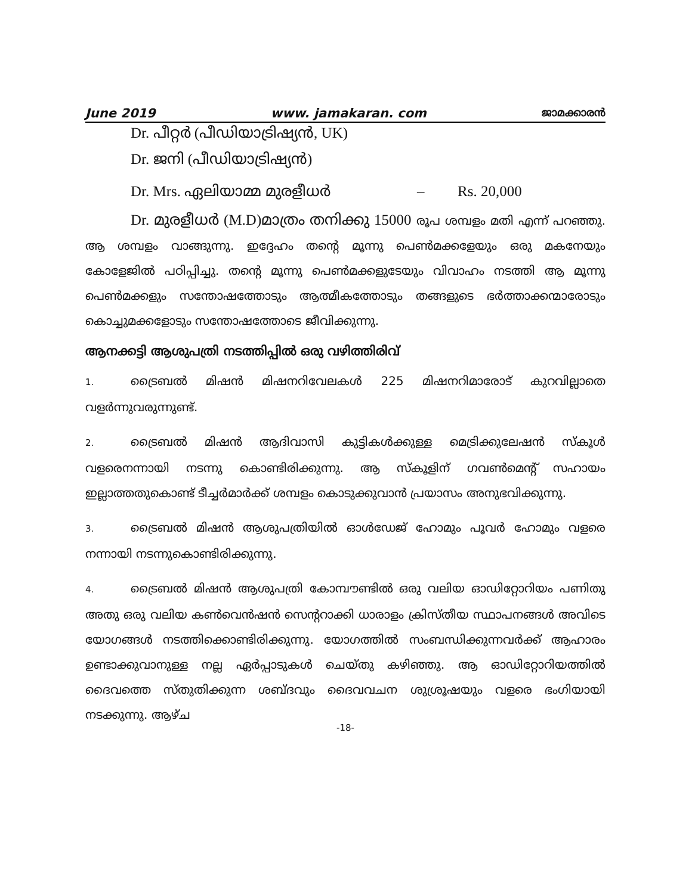June 2019 www. jamakaran. com ജാമക്കാരൻ
Dr. പീറ്റർ (പീഡിയാട്രിഷ്യൻ, UK)
Dr. ജനി (പീഡിയാട്രിഷ്യൻ)
Dr. Mrs. ഏലിയാമ്മ മുരളീധർ – Rs. 20,000
Dr. മുരളീധർ (M.D)മാത്രം തനിക്കു 15000 രൂപ ശമ്പളം മതി എന്ന് പറഞ്ഞു. ആ ശമ്പളം വാങ്ങുന്നു. ഇദ്ദേഹം തന്റെ മൂന്നു പെൺമക്കളേയും ഒരു മകനേയും കോളേജിൽ പഠിപ്പിച്ചു. തന്റെ മൂന്നു പെൺമക്കളുടേയും വിവാഹം നടത്തി ആ മൂന്നു പെൺമക്കളും സന്തോഷത്തോടും ആത്മീകത്തോടും തങ്ങളുടെ ഭർത്താക്കന്മാരോടും കൊച്ചുമക്കളോടും സന്തോഷത്തോടെ ജീവിക്കുന്നു.
ആനക്കട്ടി ആശുപത്രി നടത്തിപ്പിൽ ഒരു വഴിത്തിരിവ്
1. ട്രൈബൽ മിഷൻ മിഷനറിവേലകൾ 225 മിഷനറിമാരോട് കുറവില്ലാതെ വളർന്നുവരുന്നുണ്ട്.
2. ട്രൈബൽ മിഷൻ ആദിവാസി കുട്ടികൾക്കുള്ള മെട്രിക്കുലേഷൻ സ്കൂൾ വളരെനന്നായി നടന്നു കൊണ്ടിരിക്കുന്നു. ആ സ്കൂളിന് ഗവൺമെന്റ് സഹായം ഇല്ലാത്തതുകൊണ്ട് ടീച്ചർമാർക്ക് ശമ്പളം കൊടുക്കുവാൻ പ്രയാസം അനുഭവിക്കുന്നു.
3. ട്രൈബൽ മിഷൻ ആശുപത്രിയിൽ ഓൾഡേജ് ഹോമും പൂവർ ഹോമും വളരെ നന്നായി നടന്നുകൊണ്ടിരിക്കുന്നു.
4. ട്രൈബൽ മിഷൻ ആശുപത്രി കോമ്പൗണ്ടിൽ ഒരു വലിയ ഓഡിറ്റോറിയം പണിതു അതു ഒരു വലിയ കൺവെൻഷൻ സെന്ററാക്കി ധാരാളം ക്രിസ്തീയ സ്ഥാപനങ്ങൾ അവിടെ യോഗങ്ങൾ നടത്തിക്കൊണ്ടിരിക്കുന്നു. യോഗത്തിൽ സംബന്ധിക്കുന്നവർക്ക് ആഹാരം ഉണ്ടാക്കുവാനുള്ള നല്ല ഏർപ്പാടുകൾ ചെയ്തു കഴിഞ്ഞു. ആ ഓഡിറ്റോറിയത്തിൽ ദൈവത്തെ സ്തുതിക്കുന്ന ശബ്ദവും ദൈവവചന ശുശ്രൂഷയും വളരെ ഭംഗിയായി നടക്കുന്നു. ആഴ്ച
-18-